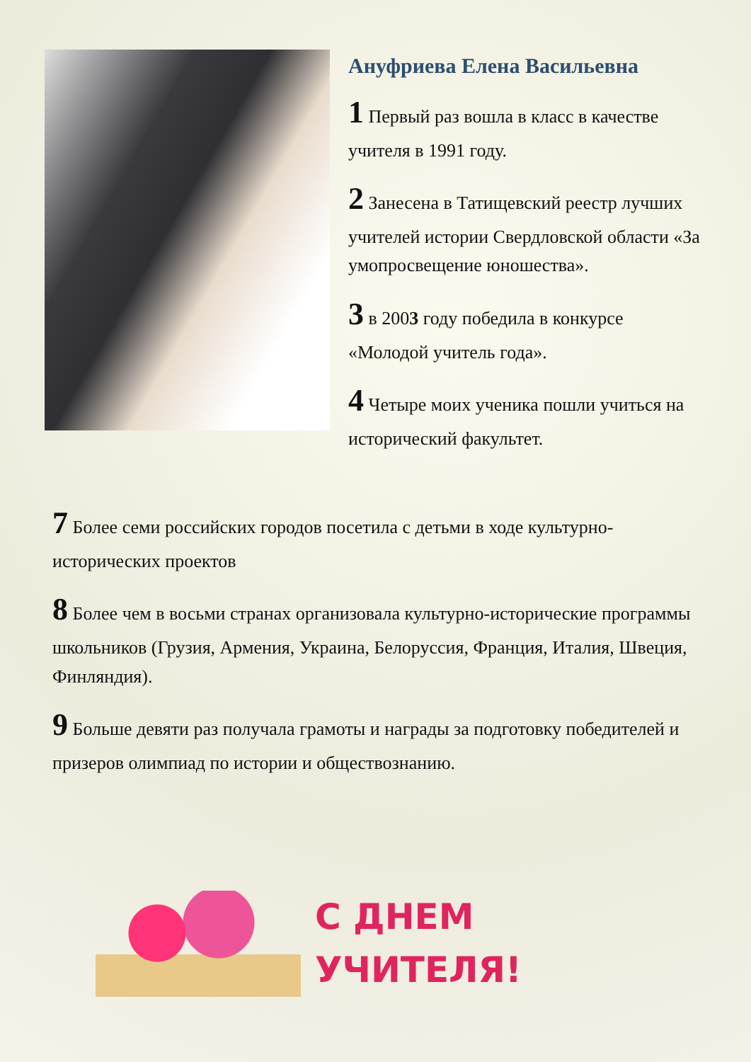Ануфриева Елена Васильевна
1 Первый раз вошла в класс в качестве учителя в 1991 году.
2 Занесена в Татищевский реестр лучших учителей истории Свердловской области «За умопросвещение юношества».
3 в 2003 году победила в конкурсе «Молодой учитель года».
4 Четыре моих ученика пошли учиться на исторический факультет.
7 Более семи российских городов посетила с детьми в ходе культурно-исторических проектов
8 Более чем в восьми странах организовала культурно-исторические программы школьников (Грузия, Армения, Украина, Белоруссия, Франция, Италия, Швеция, Финляндия).
9 Больше девяти раз получала грамоты и награды за подготовку победителей и призеров олимпиад по истории и обществознанию.
С ДНЕМ
УЧИТЕЛЯ!